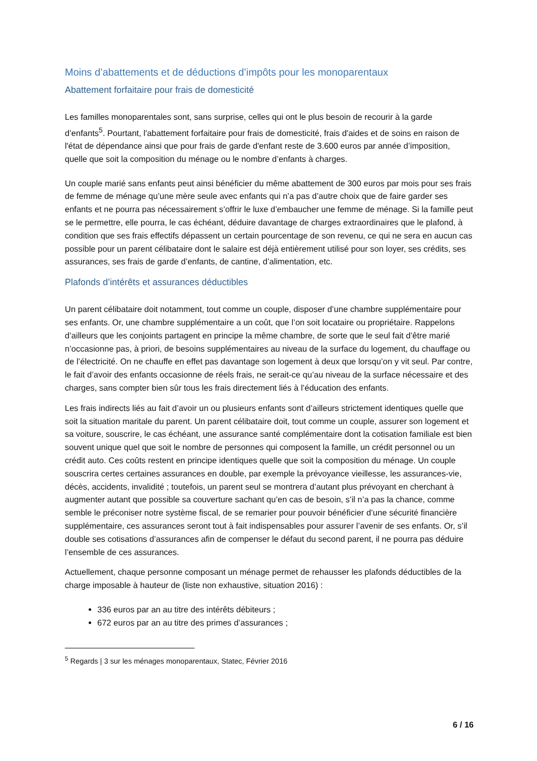Moins d’abattements et de déductions d’impôts pour les monoparentaux
Abattement forfaitaire pour frais de domesticité
Les familles monoparentales sont, sans surprise, celles qui ont le plus besoin de recourir à la garde d’enfants<sup>5</sup>. Pourtant, l'abattement forfaitaire pour frais de domesticité, frais d'aides et de soins en raison de l'état de dépendance ainsi que pour frais de garde d'enfant reste de 3.600 euros par année d’imposition, quelle que soit la composition du ménage ou le nombre d’enfants à charges.
Un couple marié sans enfants peut ainsi bénéficier du même abattement de 300 euros par mois pour ses frais de femme de ménage qu’une mère seule avec enfants qui n’a pas d’autre choix que de faire garder ses enfants et ne pourra pas nécessairement s’offrir le luxe d’embaucher une femme de ménage. Si la famille peut se le permettre, elle pourra, le cas échéant, déduire davantage de charges extraordinaires que le plafond, à condition que ses frais effectifs dépassent un certain pourcentage de son revenu, ce qui ne sera en aucun cas possible pour un parent célibataire dont le salaire est déjà entièrement utilisé pour son loyer, ses crédits, ses assurances, ses frais de garde d’enfants, de cantine, d’alimentation, etc.
Plafonds d’intérêts et assurances déductibles
Un parent célibataire doit notamment, tout comme un couple, disposer d’une chambre supplémentaire pour ses enfants. Or, une chambre supplémentaire a un coût, que l’on soit locataire ou propriétaire. Rappelons d’ailleurs que les conjoints partagent en principe la même chambre, de sorte que le seul fait d’être marié n’occasionne pas, à priori, de besoins supplémentaires au niveau de la surface du logement, du chauffage ou de l’électricité. On ne chauffe en effet pas davantage son logement à deux que lorsqu’on y vit seul. Par contre, le fait d’avoir des enfants occasionne de réels frais, ne serait-ce qu’au niveau de la surface nécessaire et des charges, sans compter bien sûr tous les frais directement liés à l’éducation des enfants.
Les frais indirects liés au fait d’avoir un ou plusieurs enfants sont d’ailleurs strictement identiques quelle que soit la situation maritale du parent. Un parent célibataire doit, tout comme un couple, assurer son logement et sa voiture, souscrire, le cas échéant, une assurance santé complémentaire dont la cotisation familiale est bien souvent unique quel que soit le nombre de personnes qui composent la famille, un crédit personnel ou un crédit auto. Ces coûts restent en principe identiques quelle que soit la composition du ménage. Un couple souscrira certes certaines assurances en double, par exemple la prévoyance vieillesse, les assurances-vie, décès, accidents, invalidité ; toutefois, un parent seul se montrera d’autant plus prévoyant en cherchant à augmenter autant que possible sa couverture sachant qu’en cas de besoin, s’il n’a pas la chance, comme semble le préconiser notre système fiscal, de se remarier pour pouvoir bénéficier d’une sécurité financière supplémentaire, ces assurances seront tout à fait indispensables pour assurer l’avenir de ses enfants. Or, s’il double ses cotisations d’assurances afin de compenser le défaut du second parent, il ne pourra pas déduire l’ensemble de ces assurances.
Actuellement, chaque personne composant un ménage permet de rehausser les plafonds déductibles de la charge imposable à hauteur de (liste non exhaustive, situation 2016) :
336 euros par an au titre des intérêts débiteurs ;
672 euros par an au titre des primes d’assurances ;
<sup>5</sup> Regards | 3 sur les ménages monoparentaux, Statec, Février 2016
6 / 16